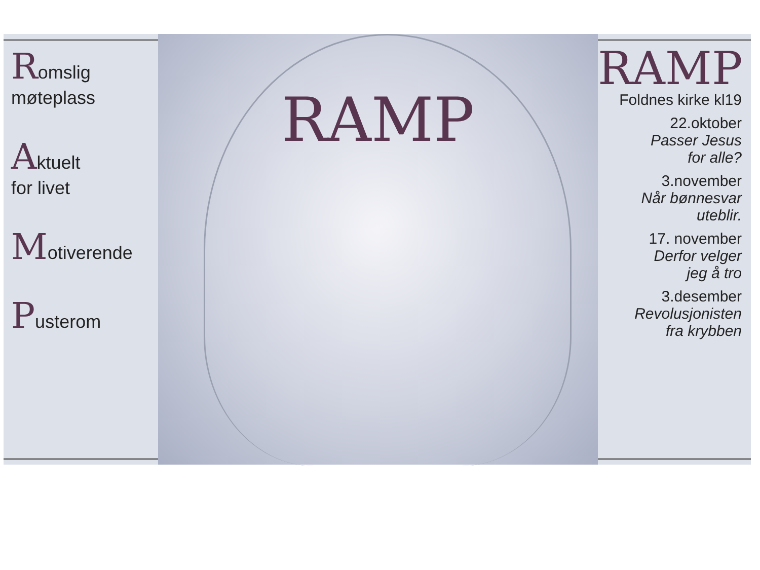Romslig
møteplass
Aktuelt
for livet
Motiverende
Pusterom
RAMP
RAMP
Foldnes kirke kl19
22.oktober
Passer Jesus
for alle?
3.november
Når bønnesvar
uteblir.
17. november
Derfor velger
jeg å tro
3.desember
Revolusjonisten
fra krybben